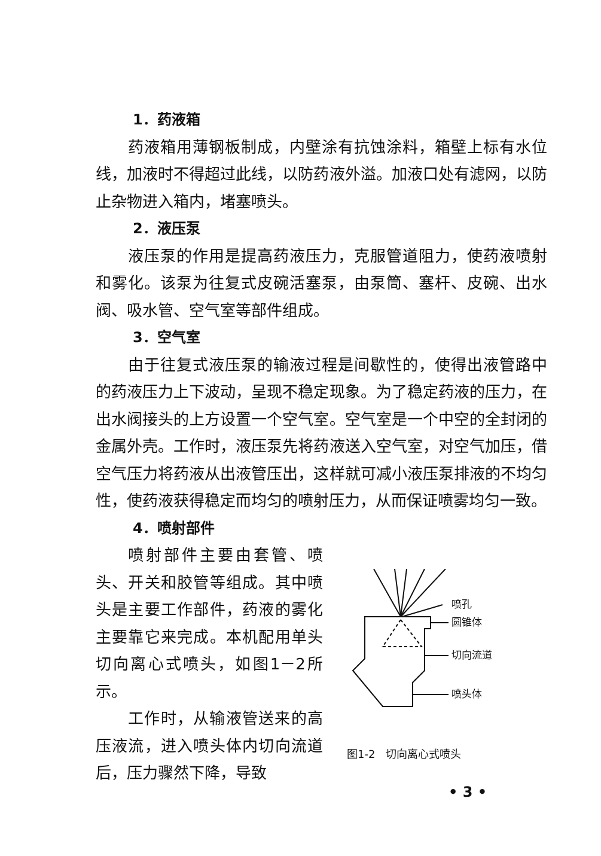1．药液箱
药液箱用薄钢板制成，内壁涂有抗蚀涂料，箱壁上标有水位线，加液时不得超过此线，以防药液外溢。加液口处有滤网，以防止杂物进入箱内，堵塞喷头。
2．液压泵
液压泵的作用是提高药液压力，克服管道阻力，使药液喷射和雾化。该泵为往复式皮碗活塞泵，由泵筒、塞杆、皮碗、出水阀、吸水管、空气室等部件组成。
3．空气室
由于往复式液压泵的输液过程是间歇性的，使得出液管路中的药液压力上下波动，呈现不稳定现象。为了稳定药液的压力，在出水阀接头的上方设置一个空气室。空气室是一个中空的全封闭的金属外壳。工作时，液压泵先将药液送入空气室，对空气加压，借空气压力将药液从出液管压出，这样就可减小液压泵排液的不均匀性，使药液获得稳定而均匀的喷射压力，从而保证喷雾均匀一致。
4．喷射部件
喷射部件主要由套管、喷头、开关和胶管等组成。其中喷头是主要工作部件，药液的雾化主要靠它来完成。本机配用单头切向离心式喷头，如图1－2所示。
工作时，从输液管送来的高压液流，进入喷头体内切向流道后，压力骤然下降，导致
喷孔
圆锥体
切向流道
喷头体
图1-2　切向离心式喷头
• 3 •